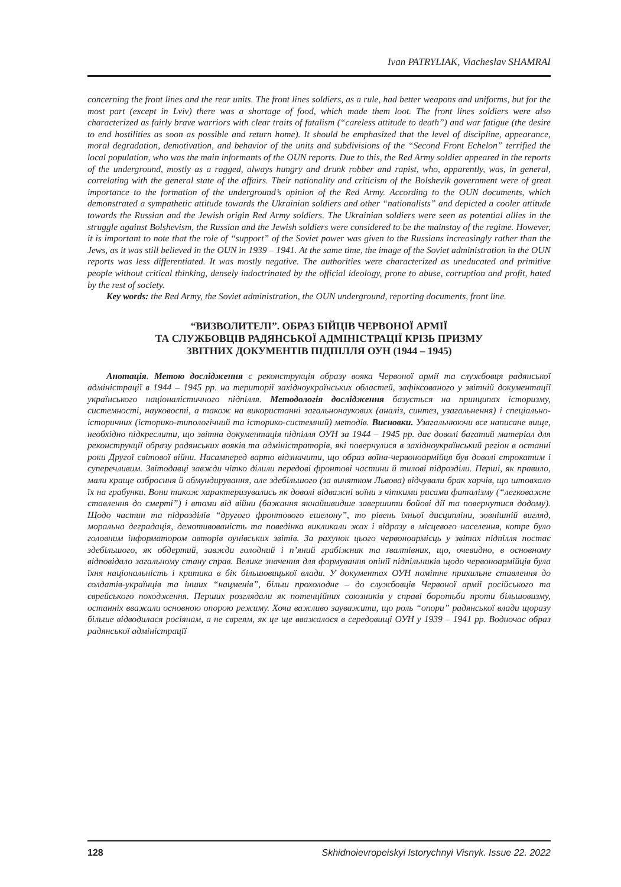Ivan PATRYLIAK, Viacheslav SHAMRAI
concerning the front lines and the rear units. The front lines soldiers, as a rule, had better weapons and uniforms, but for the most part (except in Lviv) there was a shortage of food, which made them loot. The front lines soldiers were also characterized as fairly brave warriors with clear traits of fatalism (“careless attitude to death”) and war fatigue (the desire to end hostilities as soon as possible and return home). It should be emphasized that the level of discipline, appearance, moral degradation, demotivation, and behavior of the units and subdivisions of the “Second Front Echelon” terrified the local population, who was the main informants of the OUN reports. Due to this, the Red Army soldier appeared in the reports of the underground, mostly as a ragged, always hungry and drunk robber and rapist, who, apparently, was, in general, correlating with the general state of the affairs. Their nationality and criticism of the Bolshevik government were of great importance to the formation of the underground’s opinion of the Red Army. According to the OUN documents, which demonstrated a sympathetic attitude towards the Ukrainian soldiers and other “nationalists” and depicted a cooler attitude towards the Russian and the Jewish origin Red Army soldiers. The Ukrainian soldiers were seen as potential allies in the struggle against Bolshevism, the Russian and the Jewish soldiers were considered to be the mainstay of the regime. However, it is important to note that the role of “support” of the Soviet power was given to the Russians increasingly rather than the Jews, as it was still believed in the OUN in 1939 – 1941. At the same time, the image of the Soviet administration in the OUN reports was less differentiated. It was mostly negative. The authorities were characterized as uneducated and primitive people without critical thinking, densely indoctrinated by the official ideology, prone to abuse, corruption and profit, hated by the rest of society.
Key words: the Red Army, the Soviet administration, the OUN underground, reporting documents, front line.
“ВИЗВОЛИТЕЛІ”. ОБРАЗ БІЙЦІВ ЧЕРВОНОЇ АРМІЇ
ТА СЛУЖБОВЦІВ РАДЯНСЬКОЇ АДМІНІСТРАЦІЇ КРІЗЬ ПРИЗМУ
ЗВІТНИХ ДОКУМЕНТІВ ПІДПІЛЛЯ ОУН (1944 – 1945)
Анотація. Метою дослідження є реконструкція образу вояка Червоної армії та службовця радянської адміністрації в 1944 – 1945 рр. на території західноукраїнських областей, зафіксованого у звітній документації українського націоналістичного підпілля. Методологія дослідження базується на принципах історизму, системності, науковості, а також на використанні загальнонаукових (аналіз, синтез, узагальнення) і спеціально-історичних (історико-типологічний та історико-системний) методів. Висновки. Узагальнюючи все написане вище, необхідно підкреслити, що звітна документація підпілля ОУН за 1944 – 1945 рр. дає доволі багатий матеріал для реконструкції образу радянських вояків та адміністраторів, які повернулися в західноукраїнський регіон в останні роки Другої світової війни. Насамперед варто відзначити, що образ воїна-червоноармійця був доволі строкатим і суперечливим. Звітодавці завжди чітко ділили передові фронтові частини й тилові підрозділи. Перші, як правило, мали краще озброєння й обмундирування, але здебільшого (за винятком Львова) відчували брак харчів, що штовхало їх на грабунки. Вони також характеризувались як доволі відважні воїни з чіткими рисами фаталізму (“легковажне ставлення до смерті”) і втоми від війни (бажання якнайшвидше завершити бойові дії та повернутися додому). Щодо частин та підрозділів “другого фронтового ешелону”, то рівень їхньої дисципліни, зовнішній вигляд, моральна деградація, демотивованість та поведінка викликали жах і відразу в місцевого населення, котре було головним інформатором авторів оунівських звітів. За рахунок цього червоноармієць у звітах підпілля постає здебільшого, як обдертий, завжди голодний і п’яний грабіжник та ґвалтівник, що, очевидно, в основному відповідало загальному стану справ. Велике значення для формування опінії підпільників щодо червоноармійців була їхня національність і критика в бік більшовицької влади. У документах ОУН помітне прихильне ставлення до солдатів-українців та інших “нацменів”, більш прохолодне – до службовців Червоної армії російського та єврейського походження. Перших розглядали як потенційних союзників у справі боротьби проти більшовизму, останніх вважали основною опорою режиму. Хоча важливо зауважити, що роль “опори” радянської влади щоразу більше відводилася росіянам, а не євреям, як це ще вважалося в середовищі ОУН у 1939 – 1941 рр. Водночас образ радянської адміністрації
128 Skhidnoievropeiskyi Istorychnyi Visnyk. Issue 22. 2022